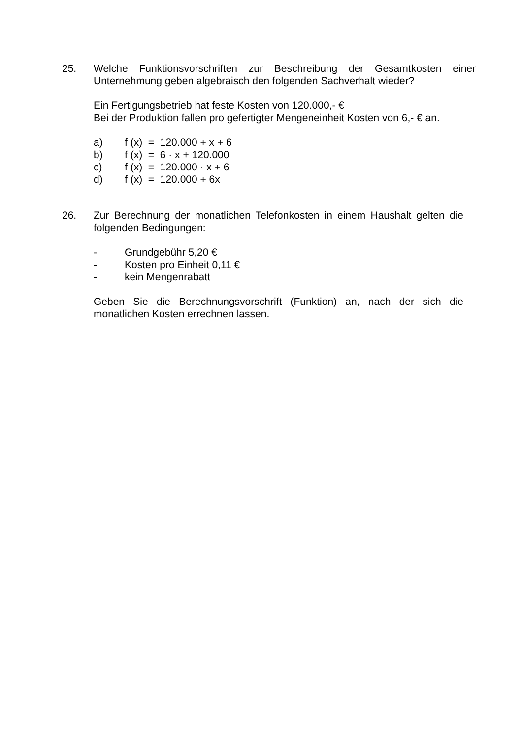25. Welche Funktionsvorschriften zur Beschreibung der Gesamtkosten einer Unternehmung geben algebraisch den folgenden Sachverhalt wieder?
Ein Fertigungsbetrieb hat feste Kosten von 120.000,- €
Bei der Produktion fallen pro gefertigter Mengeneinheit Kosten von 6,- € an.
a) f (x) = 120.000 + x + 6
b) f (x) = 6 · x + 120.000
c) f (x) = 120.000 · x + 6
d) f (x) = 120.000 + 6x
26. Zur Berechnung der monatlichen Telefonkosten in einem Haushalt gelten die folgenden Bedingungen:
- Grundgebühr 5,20 €
- Kosten pro Einheit 0,11 €
- kein Mengenrabatt
Geben Sie die Berechnungsvorschrift (Funktion) an, nach der sich die monatlichen Kosten errechnen lassen.